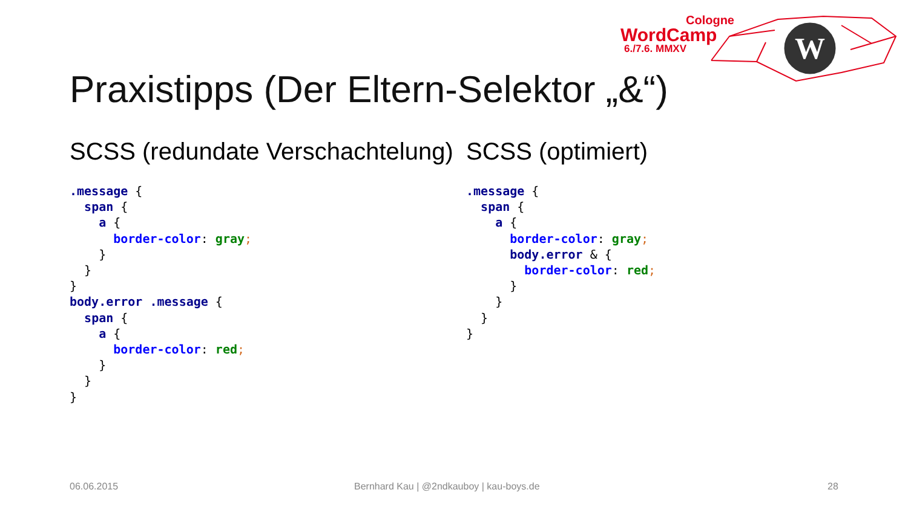Cologne
WordCamp
6./7.6. MMXV
W
Praxistipps (Der Eltern-Selektor „&“)
SCSS (redundate Verschachtelung)
.message {
  span {
    a {
      border-color: gray;
    }
  }
}
body.error .message {
  span {
    a {
      border-color: red;
    }
  }
}
SCSS (optimiert)
.message {
  span {
    a {
      border-color: gray;
      body.error & {
        border-color: red;
      }
    }
  }
}
06.06.2015
Bernhard Kau | @2ndkauboy | kau-boys.de
28